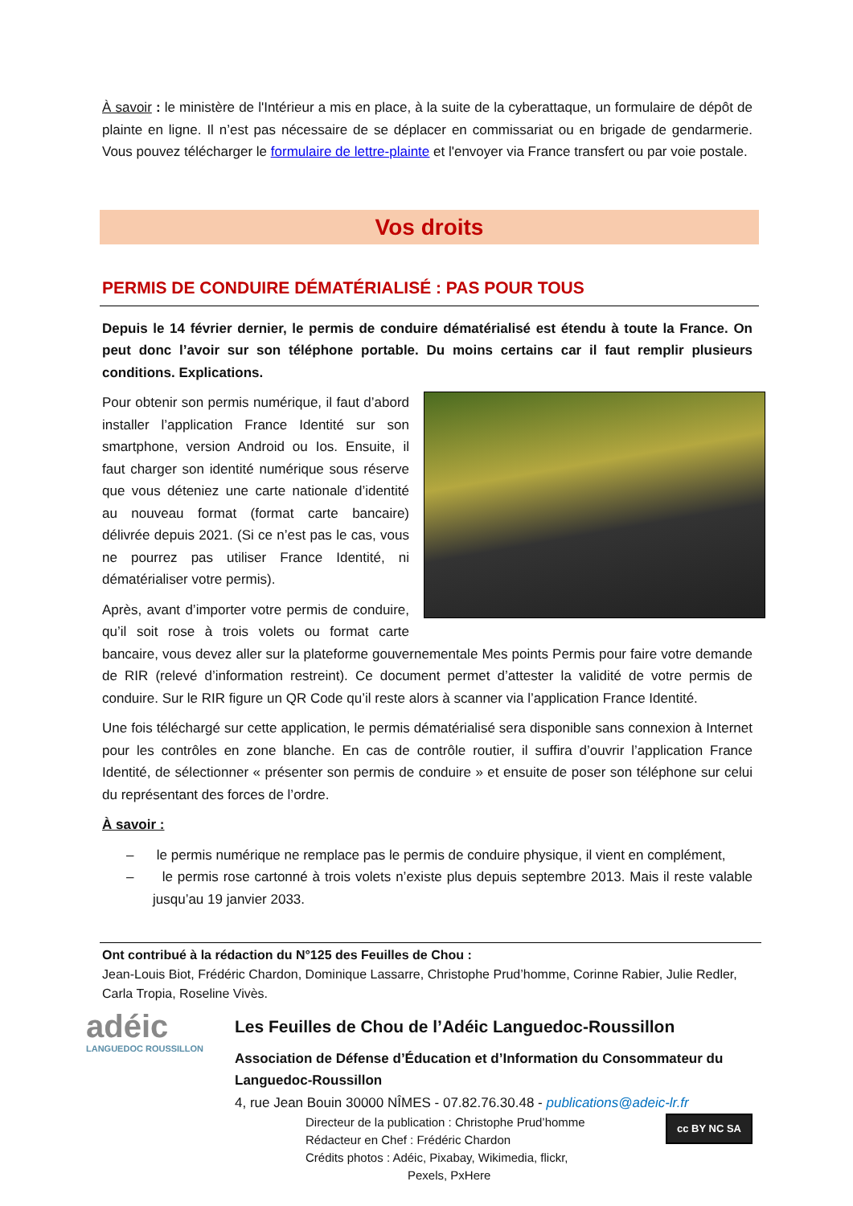À savoir : le ministère de l'Intérieur a mis en place, à la suite de la cyberattaque, un formulaire de dépôt de plainte en ligne. Il n’est pas nécessaire de se déplacer en commissariat ou en brigade de gendarmerie. Vous pouvez télécharger le formulaire de lettre-plainte et l'envoyer via France transfert ou par voie postale.
Vos droits
PERMIS DE CONDUIRE DÉMATÉRIALISÉ : PAS POUR TOUS
Depuis le 14 février dernier, le permis de conduire dématérialisé est étendu à toute la France. On peut donc l’avoir sur son téléphone portable. Du moins certains car il faut remplir plusieurs conditions. Explications.
Pour obtenir son permis numérique, il faut d’abord installer l’application France Identité sur son smartphone, version Android ou Ios. Ensuite, il faut charger son identité numérique sous réserve que vous déteniez une carte nationale d’identité au nouveau format (format carte bancaire) délivrée depuis 2021. (Si ce n’est pas le cas, vous ne pourrez pas utiliser France Identité, ni dématérialiser votre permis).
Après, avant d’importer votre permis de conduire, qu’il soit rose à trois volets ou format carte bancaire, vous devez aller sur la plateforme gouvernementale Mes points Permis pour faire votre demande de RIR (relevé d’information restreint). Ce document permet d’attester la validité de votre permis de conduire. Sur le RIR figure un QR Code qu’il reste alors à scanner via l’application France Identité.
Une fois téléchargé sur cette application, le permis dématérialisé sera disponible sans connexion à Internet pour les contrôles en zone blanche. En cas de contrôle routier, il suffira d’ouvrir l’application France Identité, de sélectionner « présenter son permis de conduire » et ensuite de poser son téléphone sur celui du représentant des forces de l’ordre.
À savoir :
– le permis numérique ne remplace pas le permis de conduire physique, il vient en complément,
– le permis rose cartonné à trois volets n’existe plus depuis septembre 2013. Mais il reste valable jusqu’au 19 janvier 2033.
Ont contribué à la rédaction du N°125 des Feuilles de Chou :
Jean-Louis Biot, Frédéric Chardon, Dominique Lassarre, Christophe Prud’homme, Corinne Rabier, Julie Redler, Carla Tropia, Roseline Vivès.
adéic
LANGUEDOC ROUSSILLON
Les Feuilles de Chou de l’Adéic Languedoc-Roussillon
Association de Défense d’Éducation et d’Information du Consommateur du Languedoc-Roussillon
4, rue Jean Bouin 30000 NÎMES - 07.82.76.30.48 - publications@adeic-lr.fr
cc BY NC SA Directeur de la publication : Christophe Prud’homme
Rédacteur en Chef : Frédéric Chardon
Crédits photos : Adéic, Pixabay, Wikimedia, flickr,
Pexels, PxHere